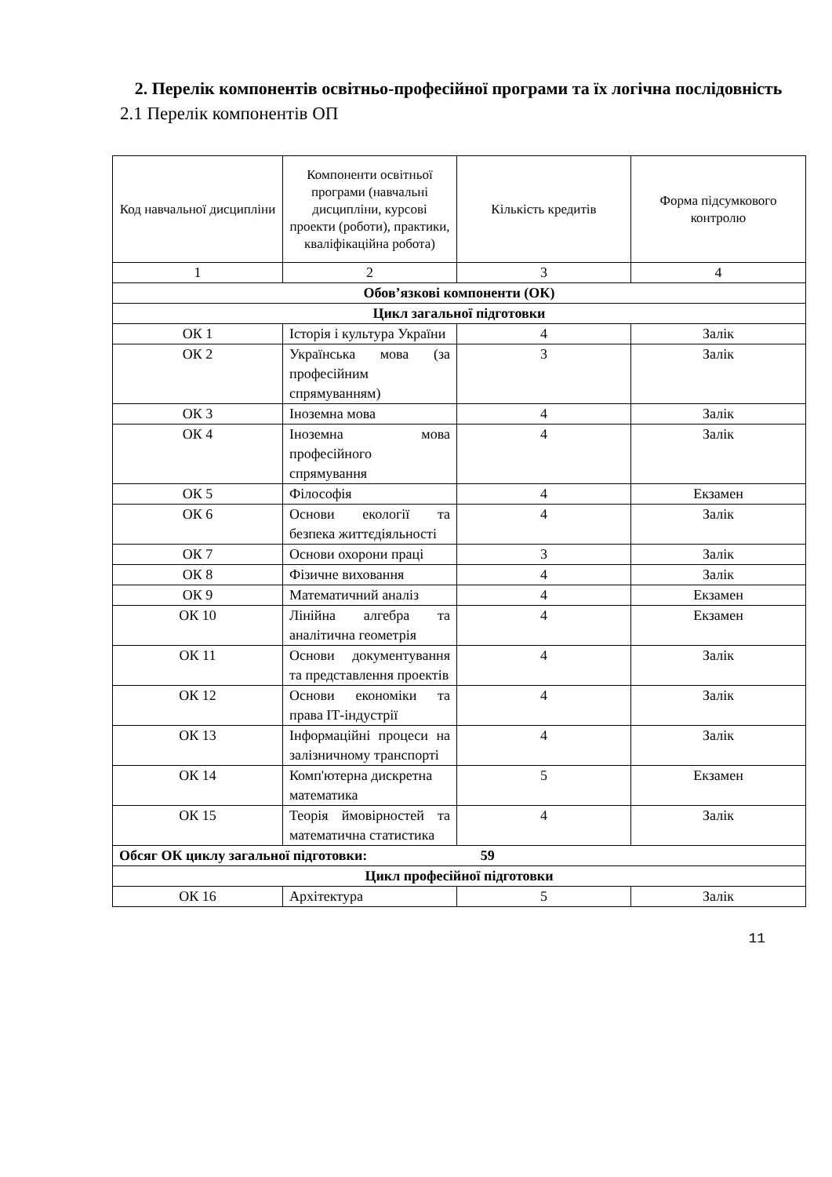2. Перелік компонентів освітньо-професійної програми та їх логічна послідовність
2.1 Перелік компонентів ОП
| Код навчальної дисципліни | Компоненти освітньої програми (навчальні дисципліни, курсові проекти (роботи), практики, кваліфікаційна робота) | Кількість кредитів | Форма підсумкового контролю |
| --- | --- | --- | --- |
| 1 | 2 | 3 | 4 |
| Обов’язкові компоненти (ОК) | | | |
| Цикл загальної підготовки | | | |
| ОК 1 | Історія і культура України | 4 | Залік |
| ОК 2 | Українська мова (за професійним спрямуванням) | 3 | Залік |
| ОК 3 | Іноземна мова | 4 | Залік |
| ОК 4 | Іноземна мова професійного спрямування | 4 | Залік |
| ОК 5 | Філософія | 4 | Екзамен |
| ОК 6 | Основи екології та безпека життєдіяльності | 4 | Залік |
| ОК 7 | Основи охорони праці | 3 | Залік |
| ОК 8 | Фізичне виховання | 4 | Залік |
| ОК 9 | Математичний аналіз | 4 | Екзамен |
| ОК 10 | Лінійна алгебра та аналітична геометрія | 4 | Екзамен |
| ОК 11 | Основи документування та представлення проектів | 4 | Залік |
| ОК 12 | Основи економіки та права ІТ-індустрії | 4 | Залік |
| ОК 13 | Інформаційні процеси на залізничному транспорті | 4 | Залік |
| ОК 14 | Комп'ютерна дискретна математика | 5 | Екзамен |
| ОК 15 | Теорія ймовірностей та математична статистика | 4 | Залік |
| Обсяг ОК циклу загальної підготовки: 59 | | | |
| Цикл професійної підготовки | | | |
| ОК 16 | Архітектура | 5 | Залік |
11